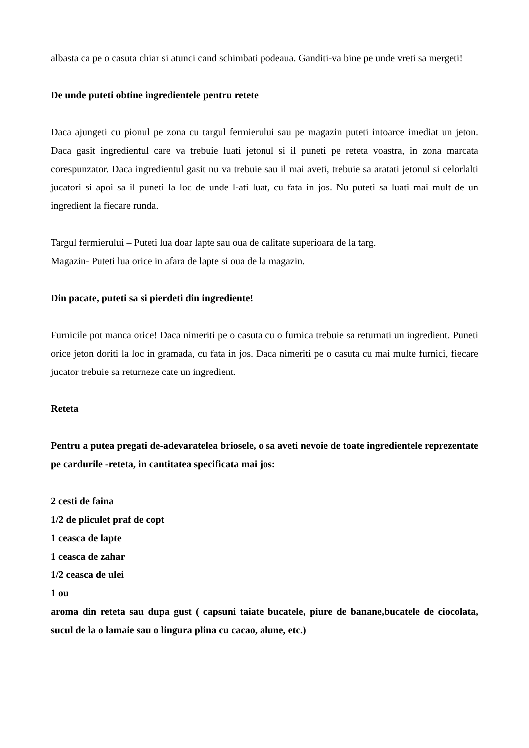albasta ca pe o casuta chiar si atunci cand schimbati podeaua. Ganditi-va bine pe unde vreti sa mergeti!
De unde puteti obtine ingredientele pentru retete
Daca ajungeti cu pionul pe zona cu targul fermierului sau pe magazin puteti intoarce imediat un jeton. Daca gasit ingredientul care va trebuie luati jetonul si il puneti pe reteta voastra, in zona marcata corespunzator. Daca ingredientul gasit nu va trebuie sau il mai aveti, trebuie sa aratati jetonul si celorlalti jucatori si apoi sa il puneti la loc de unde l-ati luat, cu fata in jos. Nu puteti sa luati mai mult de un ingredient la fiecare runda.
Targul fermierului – Puteti lua doar lapte sau oua de calitate superioara de la targ.
Magazin- Puteti lua orice in afara de lapte si oua de la magazin.
Din pacate, puteti sa si pierdeti din ingrediente!
Furnicile pot manca orice! Daca nimeriti pe o casuta cu o furnica trebuie sa returnati un ingredient. Puneti orice jeton doriti la loc in gramada, cu fata in jos. Daca nimeriti pe o casuta cu mai multe furnici, fiecare jucator trebuie sa returneze cate un ingredient.
Reteta
Pentru a putea pregati de-adevaratelea briosele, o sa aveti nevoie de toate ingredientele reprezentate pe cardurile -reteta, in cantitatea specificata mai jos:
2 cesti de faina
1/2 de pliculet praf de copt
1 ceasca de lapte
1 ceasca de zahar
1/2 ceasca de ulei
1 ou
aroma din reteta sau dupa gust ( capsuni taiate bucatele, piure de banane,bucatele de ciocolata, sucul de la o lamaie sau o lingura plina cu cacao, alune, etc.)